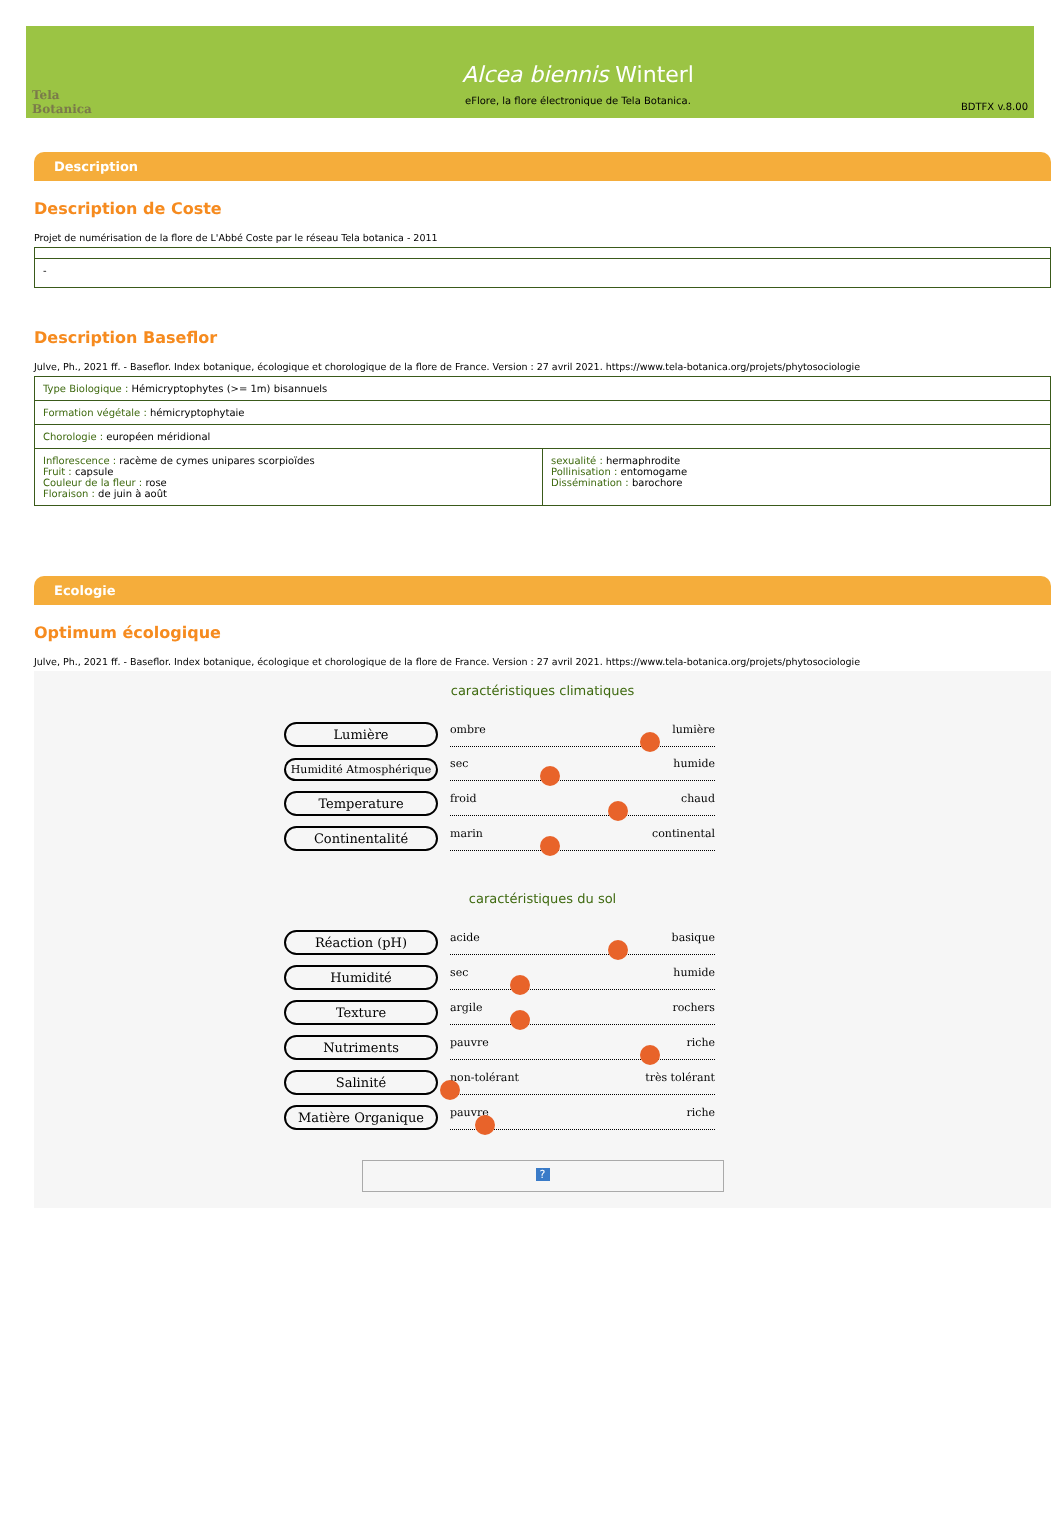Tela Botanica
Alcea biennis Winterl
eFlore, la flore électronique de Tela Botanica.
BDTFX v.8.00
Description
Description de Coste
Projet de numérisation de la flore de L'Abbé Coste par le réseau Tela botanica - 2011
| - |
Description Baseflor
Julve, Ph., 2021 ff. - Baseflor. Index botanique, écologique et chorologique de la flore de France. Version : 27 avril 2021. https://www.tela-botanica.org/projets/phytosociologie
| Type Biologique : Hémicryptophytes (>= 1m) bisannuels | |
| Formation végétale : hémicryptophytaie | |
| Chorologie : européen méridional | |
| Inflorescence : racème de cymes unipares scorpioïdes Fruit : capsule Couleur de la fleur : rose Floraison : de juin à août | sexualité : hermaphrodite Pollinisation : entomogame Dissémination : barochore |
Ecologie
Optimum écologique
Julve, Ph., 2021 ff. - Baseflor. Index botanique, écologique et chorologique de la flore de France. Version : 27 avril 2021. https://www.tela-botanica.org/projets/phytosociologie
caractéristiques climatiques
Lumière
ombre lumière
Humidité Atmosphérique
sec humide
Temperature
froid chaud
Continentalité
marin continental
caractéristiques du sol
Réaction (pH)
acide basique
Humidité
sec humide
Texture
argile rochers
Nutriments
pauvre riche
Salinité
non-tolérant très tolérant
Matière Organique
pauvre riche
?